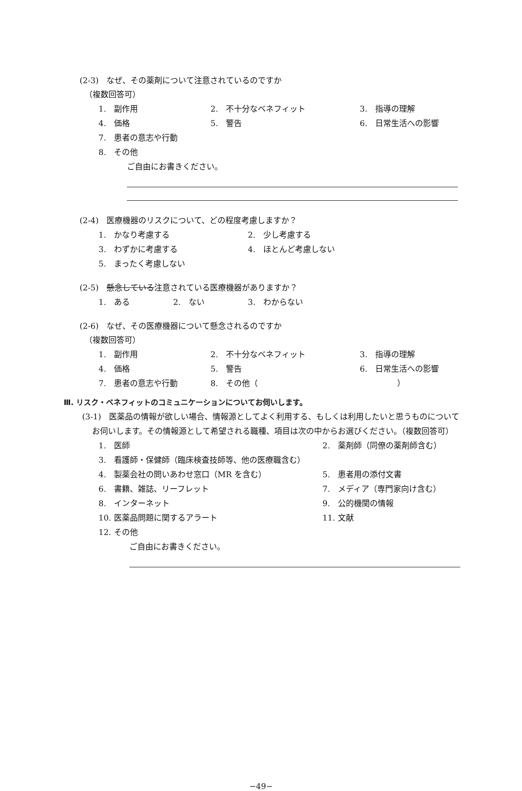(2-3)　なぜ、その薬剤について注意されているのですか
（複数回答可）
1.　副作用 2.　不十分なベネフィット 3.　指導の理解
4.　価格 5.　警告 6.　日常生活への影響
7.　患者の意志や行動
8.　その他
ご自由にお書きください。
(2-4)　医療機器のリスクについて、どの程度考慮しますか？
1.　かなり考慮する 2.　少し考慮する
3.　わずかに考慮する 4.　ほとんど考慮しない
5.　まったく考慮しない
(2-5)　懸念している注意されている医療機器がありますか？
1.　ある 2.　ない 3.　わからない
(2-6)　なぜ、その医療機器について懸念されるのですか
（複数回答可）
1.　副作用 2.　不十分なベネフィット 3.　指導の理解
4.　価格 5.　警告 6.　日常生活への影響
7.　患者の意志や行動 8.　その他（ ）
Ⅲ. リスク・ベネフィットのコミュニケーションについてお伺いします。
(3-1)　医薬品の情報が欲しい場合、情報源としてよく利用する、もしくは利用したいと思うものについてお伺いします。その情報源として希望される職種、項目は次の中からお選びください。（複数回答可）
1.　医師 2.　薬剤師（同僚の薬剤師含む）
3.　看護師・保健師（臨床検査技師等、他の医療職含む）
4.　製薬会社の問いあわせ窓口（MR を含む） 5.　患者用の添付文書
6.　書籍、雑誌、リーフレット 7.　メディア（専門家向け含む）
8.　インターネット 9.　公的機関の情報
10. 医薬品問題に関するアラート 11. 文献
12. その他
ご自由にお書きください。
−49−